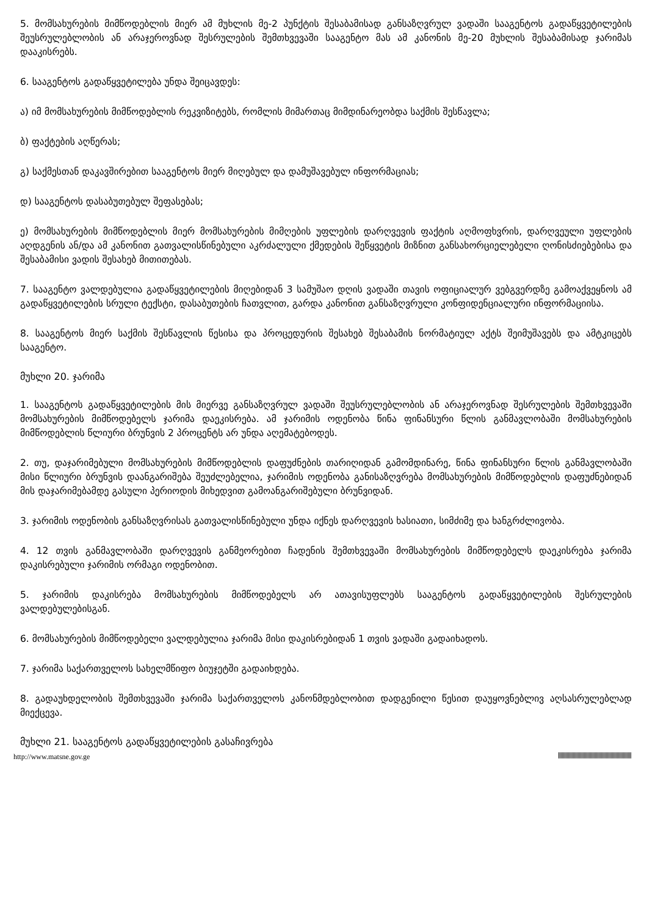5. მომსახურების მიმწოდებლის მიერ ამ მუხლის მე-2 პუნქტის შესაბამისად განსაზღვრულ ვადაში სააგენტოს გადაწყვეტილების შეუსრულებლობის ან არაჯეროვნად შესრულების შემთხვევაში სააგენტო მას ამ კანონის მე-20 მუხლის შესაბამისად ჯარიმას დააკისრებს.
6. სააგენტოს გადაწყვეტილება უნდა შეიცავდეს:
ა) იმ მომსახურების მიმწოდებლის რეკვიზიტებს, რომლის მიმართაც მიმდინარეობდა საქმის შესწავლა;
ბ) ფაქტების აღწერას;
გ) საქმესთან დაკავშირებით სააგენტოს მიერ მიღებულ და დამუშავებულ ინფორმაციას;
დ) სააგენტოს დასაბუთებულ შეფასებას;
ე) მომსახურების მიმწოდებლის მიერ მომსახურების მიმღების უფლების დარღვევის ფაქტის აღმოფხვრის, დარღვეული უფლების აღდგენის ან/და ამ კანონით გათვალისწინებული აკრძალული ქმედების შეწყვეტის მიზნით განსახორციელებელი ღონისძიებებისა და შესაბამისი ვადის შესახებ მითითებას.
7. სააგენტო ვალდებულია გადაწყვეტილების მიღებიდან 3 სამუშაო დღის ვადაში თავის ოფიციალურ ვებგვერდზე გამოაქვეყნოს ამ გადაწყვეტილების სრული ტექსტი, დასაბუთების ჩათვლით, გარდა კანონით განსაზღვრული კონფიდენციალური ინფორმაციისა.
8. სააგენტოს მიერ საქმის შესწავლის წესისა და პროცედურის შესახებ შესაბამის ნორმატიულ აქტს შეიმუშავებს და ამტკიცებს სააგენტო.
მუხლი 20. ჯარიმა
1. სააგენტოს გადაწყვეტილების მის მიერვე განსაზღვრულ ვადაში შეუსრულებლობის ან არაჯეროვნად შესრულების შემთხვევაში მომსახურების მიმწოდებელს ჯარიმა დაეკისრება. ამ ჯარიმის ოდენობა წინა ფინანსური წლის განმავლობაში მომსახურების მიმწოდებლის წლიური ბრუნვის 2 პროცენტს არ უნდა აღემატებოდეს.
2. თუ, დაჯარიმებული მომსახურების მიმწოდებლის დაფუძნების თარიღიდან გამომდინარე, წინა ფინანსური წლის განმავლობაში მისი წლიური ბრუნვის დაანგარიშება შეუძლებელია, ჯარიმის ოდენობა განისაზღვრება მომსახურების მიმწოდებლის დაფუძნებიდან მის დაჯარიმებამდე გასული პერიოდის მიხედვით გამოანგარიშებული ბრუნვიდან.
3. ჯარიმის ოდენობის განსაზღვრისას გათვალისწინებული უნდა იქნეს დარღვევის ხასიათი, სიმძიმე და ხანგრძლივობა.
4. 12 თვის განმავლობაში დარღვევის განმეორებით ჩადენის შემთხვევაში მომსახურების მიმწოდებელს დაეკისრება ჯარიმა დაკისრებული ჯარიმის ორმაგი ოდენობით.
5. ჯარიმის დაკისრება მომსახურების მიმწოდებელს არ ათავისუფლებს სააგენტოს გადაწყვეტილების შესრულების ვალდებულებისგან.
6. მომსახურების მიმწოდებელი ვალდებულია ჯარიმა მისი დაკისრებიდან 1 თვის ვადაში გადაიხადოს.
7. ჯარიმა საქართველოს სახელმწიფო ბიუჯეტში გადაიხდება.
8. გადაუხდელობის შემთხვევაში ჯარიმა საქართველოს კანონმდებლობით დადგენილი წესით დაუყოვნებლივ აღსასრულებლად მიექცევა.
მუხლი 21. სააგენტოს გადაწყვეტილების გასაჩივრება
http://www.matsne.gov.ge